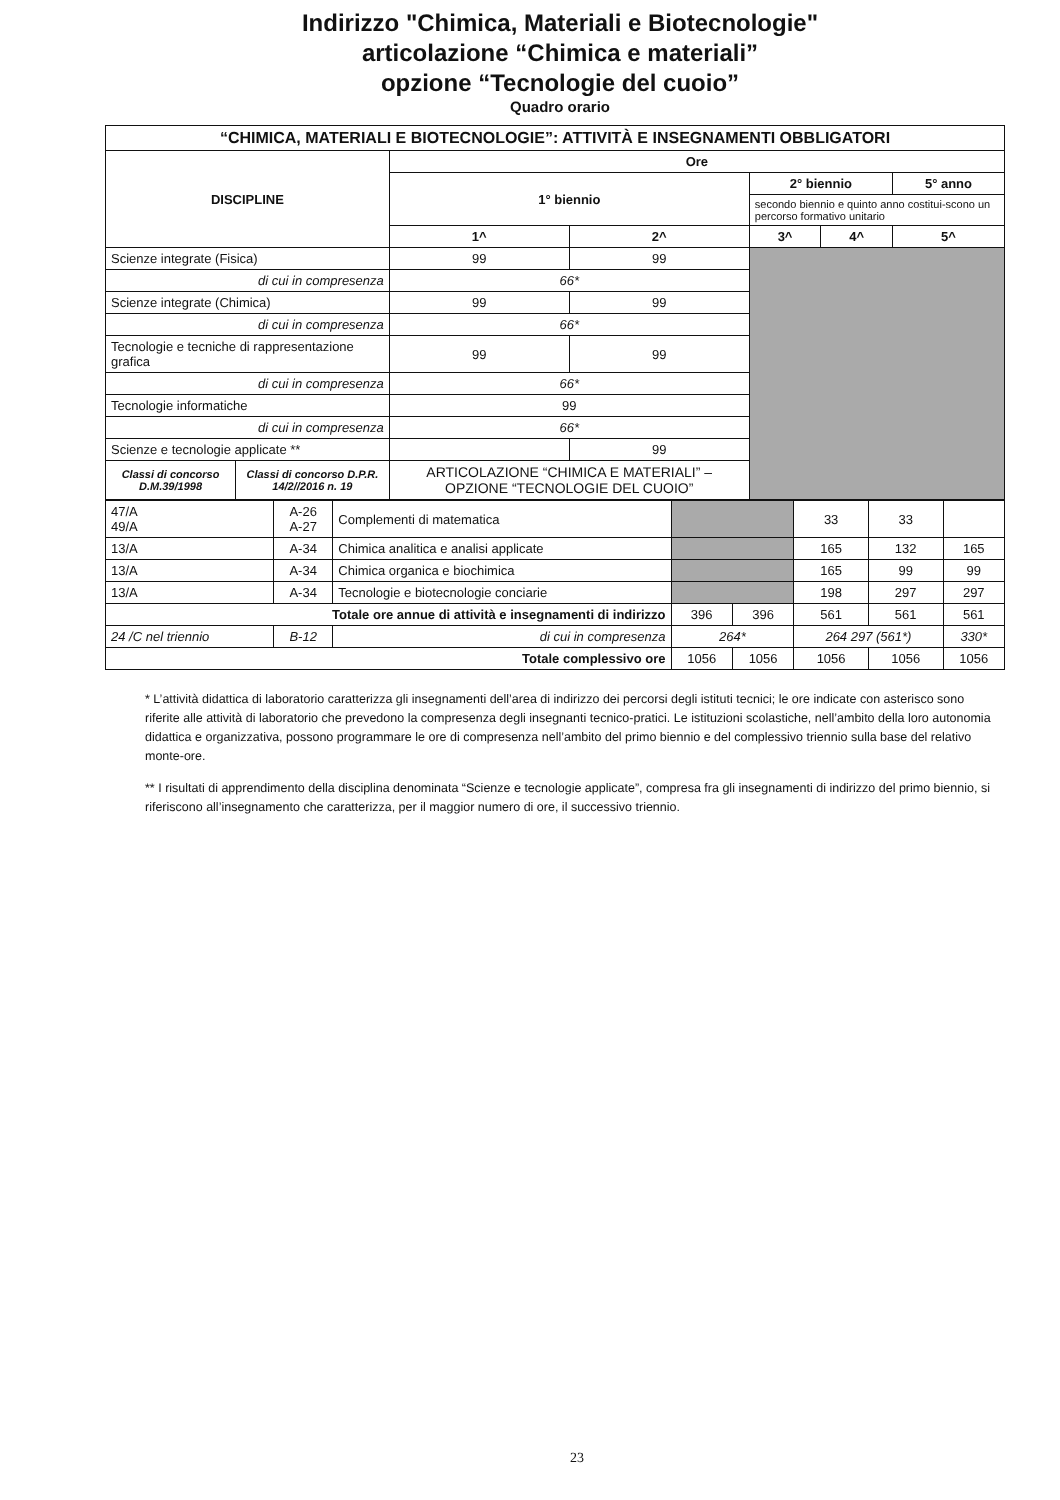Indirizzo "Chimica, Materiali e Biotecnologie"
articolazione “Chimica e materiali”
opzione “Tecnologie del cuoio”
Quadro orario
| “CHIMICA, MATERIALI E BIOTECNOLOGIE”: ATTIVITÀ E INSEGNAMENTI OBBLIGATORI | | | | | | | |
| --- | --- | --- | --- | --- | --- | --- | --- |
| DISCIPLINE | | | Ore | | | | |
| | | | 1° biennio | | 2° biennio | | 5° anno |
| | | | | | secondo biennio e quinto anno costitui-scono un percorso formativo unitario | | |
| | | | 1^ | 2^ | 3^ | 4^ | 5^ |
| Scienze integrate (Fisica) | | | 99 | 99 | | | |
| di cui in compresenza | | | 66* | | | | |
| Scienze integrate (Chimica) | | | 99 | 99 | | | |
| di cui in compresenza | | | 66* | | | | |
| Tecnologie e tecniche di rappresentazione grafica | | | 99 | 99 | | | |
| di cui in compresenza | | | 66* | | | | |
| Tecnologie informatiche | | | 99 | | | | |
| di cui in compresenza | | | 66* | | | | |
| Scienze e tecnologie applicate ** | | | | 99 | | | |
| Classi di concorso D.M.39/1998 | Classi di concorso D.P.R. 14/2//2016 n. 19 | ARTICOLAZIONE “CHIMICA E MATERIALI” – OPZIONE “TECNOLOGIE DEL CUOIO” | | | | | |
| 47/A 49/A | A-26 A-27 | Complementi di matematica | | | 33 | 33 | |
| 13/A | A-34 | Chimica analitica e analisi applicate | | | 165 | 132 | 165 |
| 13/A | A-34 | Chimica organica e biochimica | | | 165 | 99 | 99 |
| 13/A | A-34 | Tecnologie e biotecnologie conciarie | | | 198 | 297 | 297 |
| Totale ore annue di attività e insegnamenti di indirizzo | | | 396 | 396 | 561 | 561 | 561 |
| 24 /C nel triennio | B-12 | di cui in compresenza | 264* | | 264 297 (561*) | | 330* |
| Totale complessivo ore | | | 1056 | 1056 | 1056 | 1056 | 1056 |
* L’attività didattica di laboratorio caratterizza gli insegnamenti dell’area di indirizzo dei percorsi degli istituti tecnici; le ore indicate con asterisco sono riferite alle attività di laboratorio che prevedono la compresenza degli insegnanti tecnico-pratici. Le istituzioni scolastiche, nell’ambito della loro autonomia didattica e organizzativa, possono programmare le ore di compresenza nell’ambito del primo biennio e del complessivo triennio sulla base del relativo monte-ore.
** I risultati di apprendimento della disciplina denominata “Scienze e tecnologie applicate”, compresa fra gli insegnamenti di indirizzo del primo biennio, si riferiscono all’insegnamento che caratterizza, per il maggior numero di ore, il successivo triennio.
23